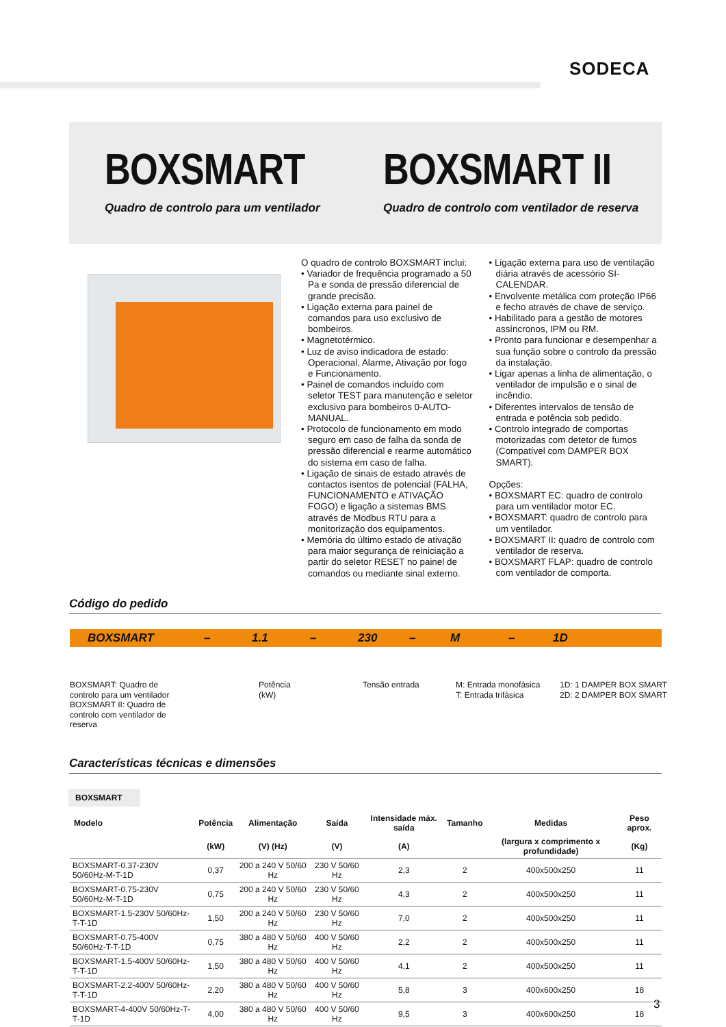SODECA
BOXSMART
Quadro de controlo para um ventilador
BOXSMART II
Quadro de controlo com ventilador de reserva
O quadro de controlo BOXSMART inclui:
• Variador de frequência programado a 50 Pa e sonda de pressão diferencial de grande precisão.
• Ligação externa para painel de comandos para uso exclusivo de bombeiros.
• Magnetotérmico.
• Luz de aviso indicadora de estado: Operacional, Alarme, Ativação por fogo e Funcionamento.
• Painel de comandos incluído com seletor TEST para manutenção e seletor exclusivo para bombeiros 0-AUTO-MANUAL.
• Protocolo de funcionamento em modo seguro em caso de falha da sonda de pressão diferencial e rearme automático do sistema em caso de falha.
• Ligação de sinais de estado através de contactos isentos de potencial (FALHA, FUNCIONAMENTO e ATIVAÇÃO FOGO) e ligação a sistemas BMS através de Modbus RTU para a monitorização dos equipamentos.
• Memória do último estado de ativação para maior segurança de reiniciação a partir do seletor RESET no painel de comandos ou mediante sinal externo.
• Ligação externa para uso de ventilação diária através de acessório SI-CALENDAR.
• Envolvente metálica com proteção IP66 e fecho através de chave de serviço.
• Habilitado para a gestão de motores assíncronos, IPM ou RM.
• Pronto para funcionar e desempenhar a sua função sobre o controlo da pressão da instalação.
• Ligar apenas a linha de alimentação, o ventilador de impulsão e o sinal de incêndio.
• Diferentes intervalos de tensão de entrada e potência sob pedido.
• Controlo integrado de comportas motorizadas com detetor de fumos (Compatível com DAMPER BOX SMART).
Opções:
• BOXSMART EC: quadro de controlo para um ventilador motor EC.
• BOXSMART: quadro de controlo para um ventilador.
• BOXSMART II: quadro de controlo com ventilador de reserva.
• BOXSMART FLAP: quadro de controlo com ventilador de comporta.
Código do pedido
BOXSMART – 1.1 – 230 – M – 1D
BOXSMART: Quadro de
controlo para um ventilador
BOXSMART II: Quadro de
controlo com ventilador de
reserva
Potência
(kW)
Tensão entrada
M: Entrada monofásica
T: Entrada trifásica
1D: 1 DAMPER BOX SMART
2D: 2 DAMPER BOX SMART
Características técnicas e dimensões
BOXSMART
| Modelo | Potência | Alimentação | Saída | Intensidade máx. saída | Tamanho | Medidas | Peso aprox. |
| --- | --- | --- | --- | --- | --- | --- | --- |
| | (kW) | (V) (Hz) | (V) | (A) | | (largura x comprimento x profundidade) | (Kg) |
| BOXSMART-0.37-230V 50/60Hz-M-T-1D | 0,37 | 200 a 240 V 50/60 Hz | 230 V 50/60 Hz | 2,3 | 2 | 400x500x250 | 11 |
| BOXSMART-0.75-230V 50/60Hz-M-T-1D | 0,75 | 200 a 240 V 50/60 Hz | 230 V 50/60 Hz | 4,3 | 2 | 400x500x250 | 11 |
| BOXSMART-1.5-230V 50/60Hz-T-T-1D | 1,50 | 200 a 240 V 50/60 Hz | 230 V 50/60 Hz | 7,0 | 2 | 400x500x250 | 11 |
| BOXSMART-0.75-400V 50/60Hz-T-T-1D | 0,75 | 380 a 480 V 50/60 Hz | 400 V 50/60 Hz | 2,2 | 2 | 400x500x250 | 11 |
| BOXSMART-1.5-400V 50/60Hz-T-T-1D | 1,50 | 380 a 480 V 50/60 Hz | 400 V 50/60 Hz | 4,1 | 2 | 400x500x250 | 11 |
| BOXSMART-2.2-400V 50/60Hz-T-T-1D | 2,20 | 380 a 480 V 50/60 Hz | 400 V 50/60 Hz | 5,8 | 3 | 400x600x250 | 18 |
| BOXSMART-4-400V 50/60Hz-T-T-1D | 4,00 | 380 a 480 V 50/60 Hz | 400 V 50/60 Hz | 9,5 | 3 | 400x600x250 | 18 |
3